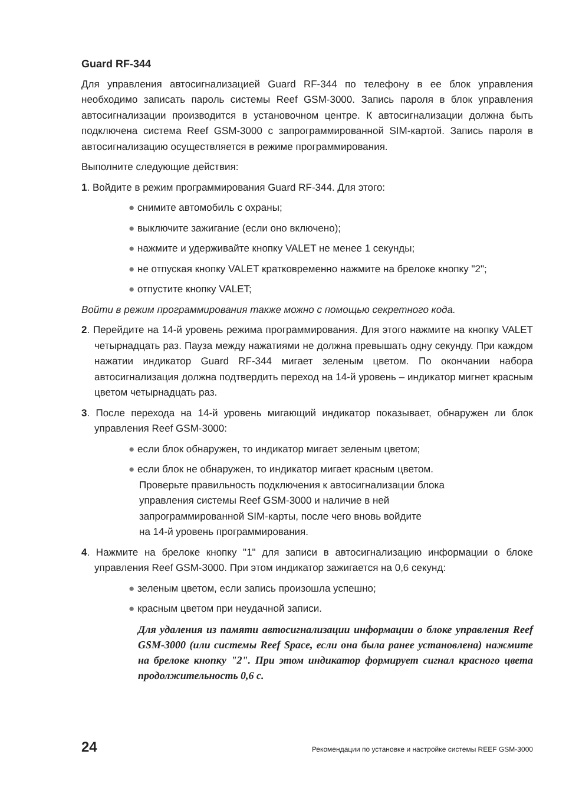Guard RF-344
Для управления автосигнализацией Guard RF-344 по телефону в ее блок управления необходимо записать пароль системы Reef GSM-3000. Запись пароля в блок управления автосигнализации производится в установочном центре. К автосигнализации должна быть подключена система Reef GSM-3000 с запрограммированной SIM-картой. Запись пароля в автосигнализацию осуществляется в режиме программирования.
Выполните следующие действия:
1. Войдите в режим программирования Guard RF-344. Для этого:
● снимите автомобиль с охраны;
● выключите зажигание (если оно включено);
● нажмите и удерживайте кнопку VALET не менее 1 секунды;
● не отпуская кнопку VALET кратковременно нажмите на брелоке кнопку "2";
● отпустите кнопку VALET;
Войти в режим программирования также можно с помощью секретного кода.
2. Перейдите на 14-й уровень режима программирования. Для этого нажмите на кнопку VALET четырнадцать раз. Пауза между нажатиями не должна превышать одну секунду. При каждом нажатии индикатор Guard RF-344 мигает зеленым цветом. По окончании набора автосигнализация должна подтвердить переход на 14-й уровень – индикатор мигнет красным цветом четырнадцать раз.
3. После перехода на 14-й уровень мигающий индикатор показывает, обнаружен ли блок управления Reef GSM-3000:
● если блок обнаружен, то индикатор мигает зеленым цветом;
● если блок не обнаружен, то индикатор мигает красным цветом.
Проверьте правильность подключения к автосигнализации блока
управления системы Reef GSM-3000 и наличие в ней
запрограммированной SIM-карты, после чего вновь войдите
на 14-й уровень программирования.
4. Нажмите на брелоке кнопку "1" для записи в автосигнализацию информации о блоке управления Reef GSM-3000. При этом индикатор зажигается на 0,6 секунд:
● зеленым цветом, если запись произошла успешно;
● красным цветом при неудачной записи.
Для удаления из памяти автосигнализации информации о блоке управления Reef GSM-3000 (или системы Reef Space, если она была ранее установлена) нажмите на брелоке кнопку "2". При этом индикатор формирует сигнал красного цвета продолжительность 0,6 с.
24 Рекомендации по установке и настройке системы REEF GSM-3000